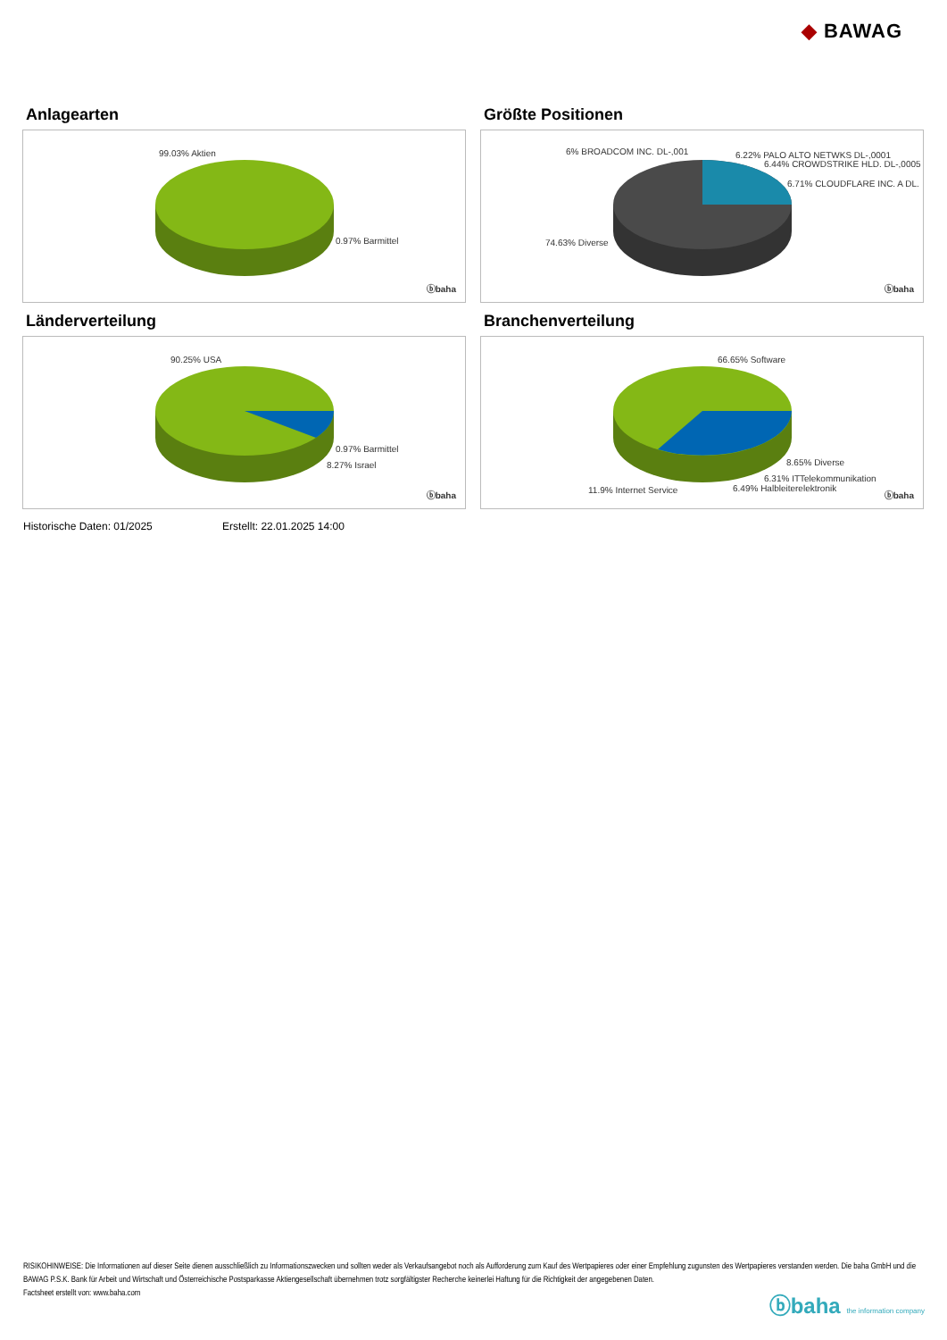◆ BAWAG
Anlagearten
99.03% Aktien
0.97% Barmittel
ⓑbaha
Größte Positionen
6% BROADCOM INC. DL-,001 6.22% PALO ALTO NETWKS DL-,0001
6.44% CROWDSTRIKE HLD. DL-,0005
6.71% CLOUDFLARE INC. A DL.
74.63% Diverse
ⓑbaha
Länderverteilung
90.25% USA
0.97% Barmittel
8.27% Israel
ⓑbaha
Branchenverteilung
66.65% Software
8.65% Diverse
6.31% ITTelekommunikation
11.9% Internet Service 6.49% Halbleiterelektronik
ⓑbaha
Historische Daten: 01/2025 Erstellt: 22.01.2025 14:00
RISIKOHINWEISE: Die Informationen auf dieser Seite dienen ausschließlich zu Informationszwecken und sollten weder als Verkaufsangebot noch als Aufforderung zum Kauf des Wertpapieres oder einer Empfehlung zugunsten des Wertpapieres verstanden werden. Die baha GmbH und die BAWAG P.S.K. Bank für Arbeit und Wirtschaft und Österreichische Postsparkasse Aktiengesellschaft übernehmen trotz sorgfältigster Recherche keinerlei Haftung für die Richtigkeit der angegebenen Daten.
Factsheet erstellt von: www.baha.com
ⓑbaha the information company